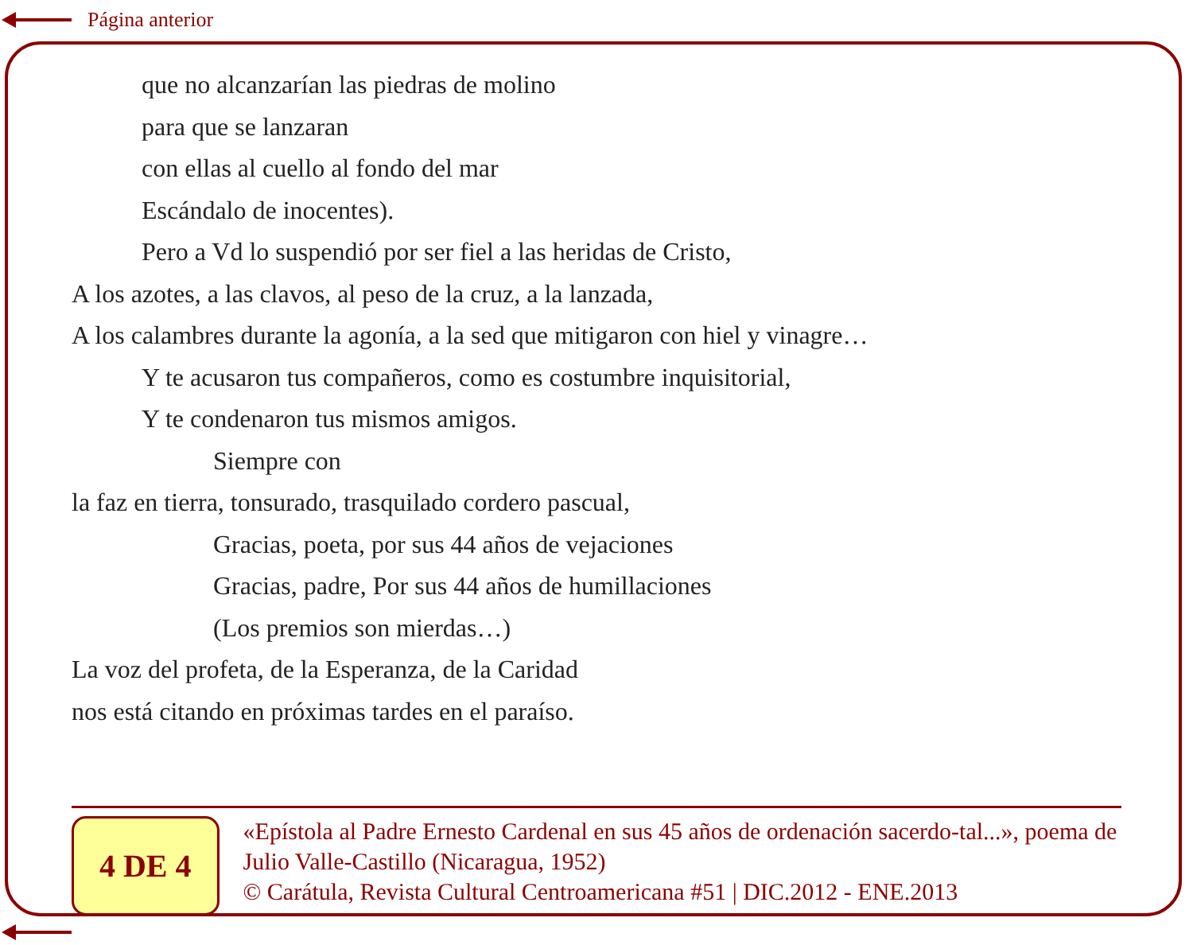Página anterior
que no alcanzarían las piedras de molino
para que se lanzaran
con ellas al cuello al fondo del mar
Escándalo de inocentes).
Pero a Vd lo suspendió por ser fiel a las heridas de Cristo,
A los azotes, a las clavos, al peso de la cruz, a la lanzada,
A los calambres durante la agonía, a la sed que mitigaron con hiel y vinagre…
Y te acusaron tus compañeros, como es costumbre inquisitorial,
Y te condenaron tus mismos amigos.
Siempre con
la faz en tierra, tonsurado, trasquilado cordero pascual,
Gracias, poeta, por sus 44 años de vejaciones
Gracias, padre, Por sus 44 años de humillaciones
(Los premios son mierdas…)
La voz del profeta, de la Esperanza, de la Caridad
nos está citando en próximas tardes en el paraíso.
4 DE 4
«Epístola al Padre Ernesto Cardenal en sus 45 años de ordenación sacerdo-tal...», poema de Julio Valle-Castillo (Nicaragua, 1952)
© Carátula, Revista Cultural Centroamericana #51 | DIC.2012 - ENE.2013